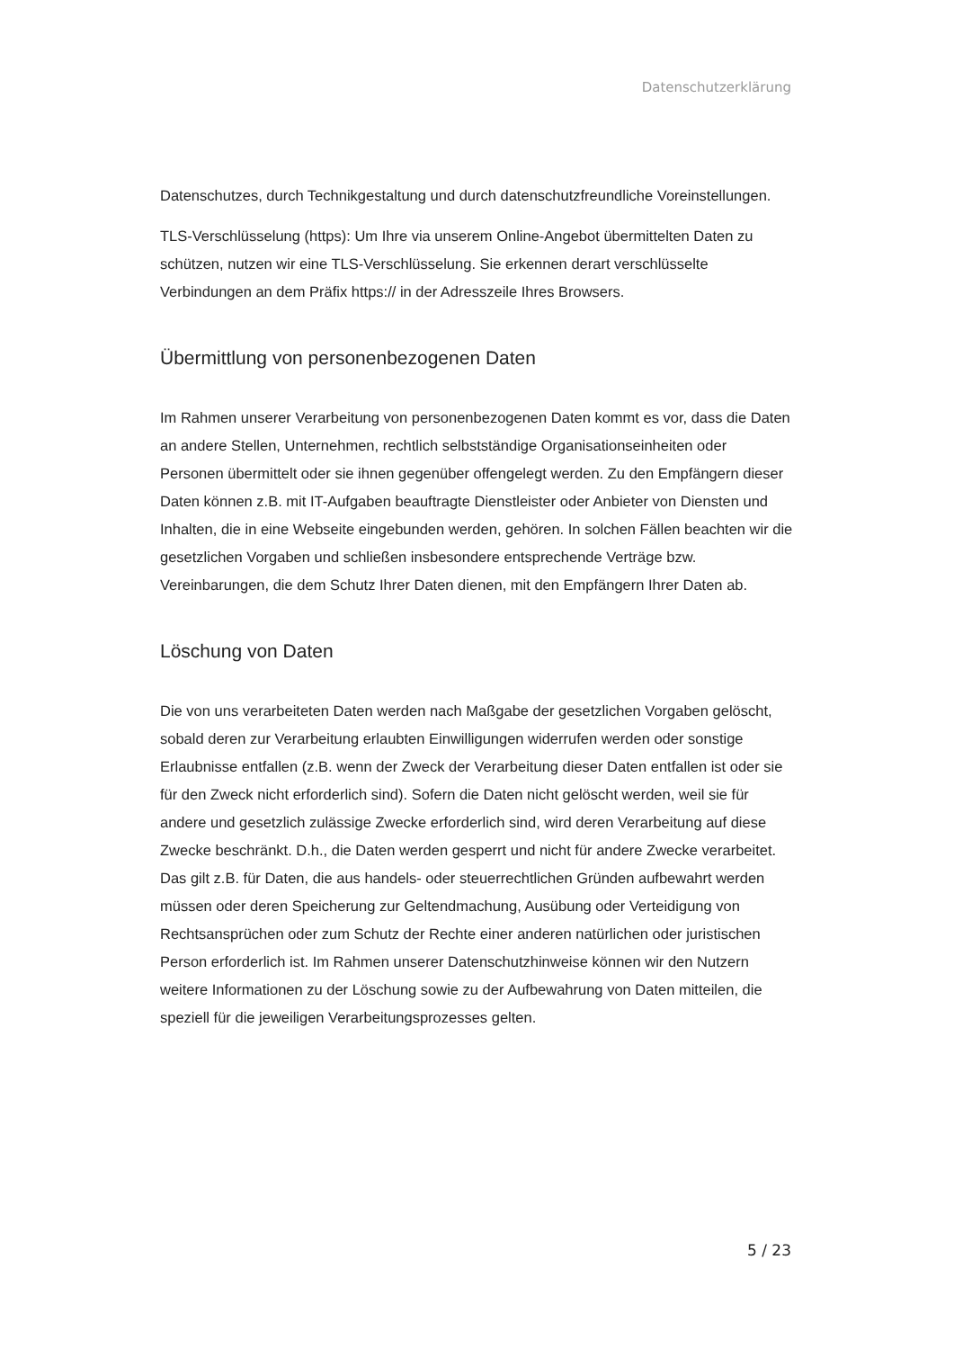Datenschutzerklärung
Datenschutzes, durch Technikgestaltung und durch datenschutzfreundliche Voreinstellungen.
TLS-Verschlüsselung (https): Um Ihre via unserem Online-Angebot übermittelten Daten zu schützen, nutzen wir eine TLS-Verschlüsselung. Sie erkennen derart verschlüsselte Verbindungen an dem Präfix https:// in der Adresszeile Ihres Browsers.
Übermittlung von personenbezogenen Daten
Im Rahmen unserer Verarbeitung von personenbezogenen Daten kommt es vor, dass die Daten an andere Stellen, Unternehmen, rechtlich selbstständige Organisationseinheiten oder Personen übermittelt oder sie ihnen gegenüber offengelegt werden. Zu den Empfängern dieser Daten können z.B. mit IT-Aufgaben beauftragte Dienstleister oder Anbieter von Diensten und Inhalten, die in eine Webseite eingebunden werden, gehören. In solchen Fällen beachten wir die gesetzlichen Vorgaben und schließen insbesondere entsprechende Verträge bzw. Vereinbarungen, die dem Schutz Ihrer Daten dienen, mit den Empfängern Ihrer Daten ab.
Löschung von Daten
Die von uns verarbeiteten Daten werden nach Maßgabe der gesetzlichen Vorgaben gelöscht, sobald deren zur Verarbeitung erlaubten Einwilligungen widerrufen werden oder sonstige Erlaubnisse entfallen (z.B. wenn der Zweck der Verarbeitung dieser Daten entfallen ist oder sie für den Zweck nicht erforderlich sind). Sofern die Daten nicht gelöscht werden, weil sie für andere und gesetzlich zulässige Zwecke erforderlich sind, wird deren Verarbeitung auf diese Zwecke beschränkt. D.h., die Daten werden gesperrt und nicht für andere Zwecke verarbeitet. Das gilt z.B. für Daten, die aus handels- oder steuerrechtlichen Gründen aufbewahrt werden müssen oder deren Speicherung zur Geltendmachung, Ausübung oder Verteidigung von Rechtsansprüchen oder zum Schutz der Rechte einer anderen natürlichen oder juristischen Person erforderlich ist. Im Rahmen unserer Datenschutzhinweise können wir den Nutzern weitere Informationen zu der Löschung sowie zu der Aufbewahrung von Daten mitteilen, die speziell für die jeweiligen Verarbeitungsprozesses gelten.
5 / 23